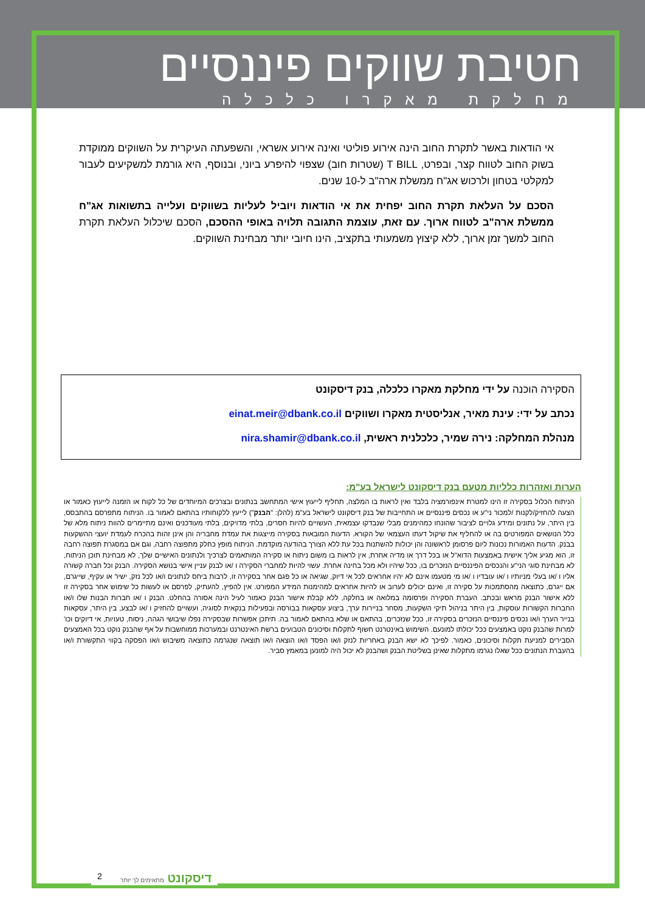חטיבת שווקים פיננסיים
מחלקת מאקרו כלכלה
אי הודאות באשר לתקרת החוב הינה אירוע פוליטי ואינה אירוע אשראי, והשפעתה העיקרית על השווקים ממוקדת בשוק החוב לטווח קצר, ובפרט, T BILL (שטרות חוב) שצפוי להיפרע ביוני, ובנוסף, היא גורמת למשקיעים לעבור למקלטי בטחון ולרכוש אג"ח ממשלת ארה"ב ל-10 שנים.
הסכם על העלאת תקרת החוב יפחית את אי הודאות ויוביל לעליות בשווקים ועלייה בתשואות אג"ח ממשלת ארה"ב לטווח ארוך. עם זאת, עוצמת התגובה תלויה באופי ההסכם, הסכם שיכלול העלאת תקרת החוב למשך זמן ארוך, ללא קיצוץ משמעותי בתקציב, הינו חיובי יותר מבחינת השווקים.
הסקירה הוכנה על ידי מחלקת מאקרו כלכלה, בנק דיסקונט
נכתב על ידי: עינת מאיר, אנליסטית מאקרו ושווקים einat.meir@dbank.co.il
מנהלת המחלקה: נירה שמיר, כלכלנית ראשית, nira.shamir@dbank.co.il
הערות ואזהרות כלליות מטעם בנק דיסקונט לישראל בע"מ:
הניתוח הכלול בסקירה זו הינו למטרת אינפורמציה בלבד ואין לראות בו המלצה, תחליף לייעוץ אישי המתחשב בנתונים ובצרכים המיוחדים של כל לקוח או הזמנה לייעוץ כאמור או הצעה להחזיק/לקנות /למכור ני"ע או נכסים פיננסיים או התחייבות של בנק דיסקונט לישראל בע"מ (להלן: "הבנק") לייעץ ללקוחותיו בהתאם לאמור בו. הניתוח מתפרסם בהתבסס, בין היתר, על נתונים ומידע גלויים לציבור שהונחו כמהימנים מבלי שנבדקו עצמאית, העשויים להיות חסרים, בלתי מדויקים, בלתי מעודכנים ואינם מתיימרים להוות ניתוח מלא של כלל הנושאים המפורטים בה או להחליף את שיקול דעתו העצמאי של הקורא. הדעות המובאות בסקירה מייצגות את עמדת מחבריה והן אינן זהות בהכרח לעמדת יועצי ההשקעות בבנק. הדעות האמורות נכונות ליום פרסומן לראשונה והן יכולות להשתנות בכל עת ללא הצורך בהודעה מוקדמת. הניתוח מופץ כחלק מתפוצה רחבה, וגם אם במסגרת תפוצה רחבה זו, הוא מגיע אליך אישית באמצעות הדוא"ל או בכל דרך או מדיה אחרת, אין לראות בו משום ניתוח או סקירה המותאמים לצרכיך ולנתונים האישיים שלך, לא מבחינת תוכן הניתוח, לא מבחינת סוגי הני"ע והנכסים הפיננסיים הנזכרים בו, ככל שיהיו ולא מכל בחינה אחרת. עשוי להיות למחברי הסקירה ו /או לבנק עניין אישי בנושא הסקירה. הבנק וכל חברה קשורה אליו ו /או בעלי מניותיו ו /או עובדיו ו /או מי מטעמו אינם לא יהיו אחראים לכל אי דיוק, שגיאה או כל פגם אחר בסקירה זו, לרבות ביחס לנתונים ו/או לכל נזק, ישיר או עקיף, שייגרם, אם ייגרם, כתוצאה מהסתמכות על סקירה זו, ואינם יכולים לערוב או להיות אחראים למהימנות המידע המפורט. אין להפיץ, להעתיק, לפרסם או לעשות כל שימוש אחר בסקירה זו ללא אישור הבנק מראש ובכתב. העברת הסקירה ופרסומה במלואה או בחלקה, ללא קבלת אישור הבנק כאמור לעיל הינה אסורה בהחלט. הבנק ו /או חברות הבנות שלו ו/או החברות הקשורות עוסקות, בין היתר בניהול תיקי השקעות, מסחר בניירות ערך, ביצוע עסקאות בבורסה ובפעילות בנקאית לסוגיה, ועשויים להחזיק ו /או לבצע, בין היתר, עסקאות בנייר הערך ו/או נכסים פיננסיים הנזכרים בסקירה זו, ככל שנזכרים, בהתאם או שלא בהתאם לאמור בה. תיתכן אפשרות שבסקירה נפלו שיבושי הגהה, ניסוח, טעויות, אי דיוקים וכו' למרות שהבנק נוקט באמצעים ככל יכולתו למונעם. השימוש באינטרנט חשוף לתקלות וסיכונים הטבועים ברשת האינטרנט ובמערכות ממוחשבות על אף שהבנק נוקט בכל האמצעים הסבירים למניעת תקלות וסיכונים, כאמור. לפיכך לא ישא הבנק באחריות לנזק ו/או הפסד ו/או הוצאה ו/או תוצאה שנגרמה כתוצאה משיבוש ו/או הפסקה בקווי התקשורת ו/או בהעברת הנתונים ככל שאלו נגרמו מתקלות שאינן בשליטת הבנק ושהבנק לא יכול היה למונען במאמץ סביר.
2 דיסקונט מתאימים לך יותר